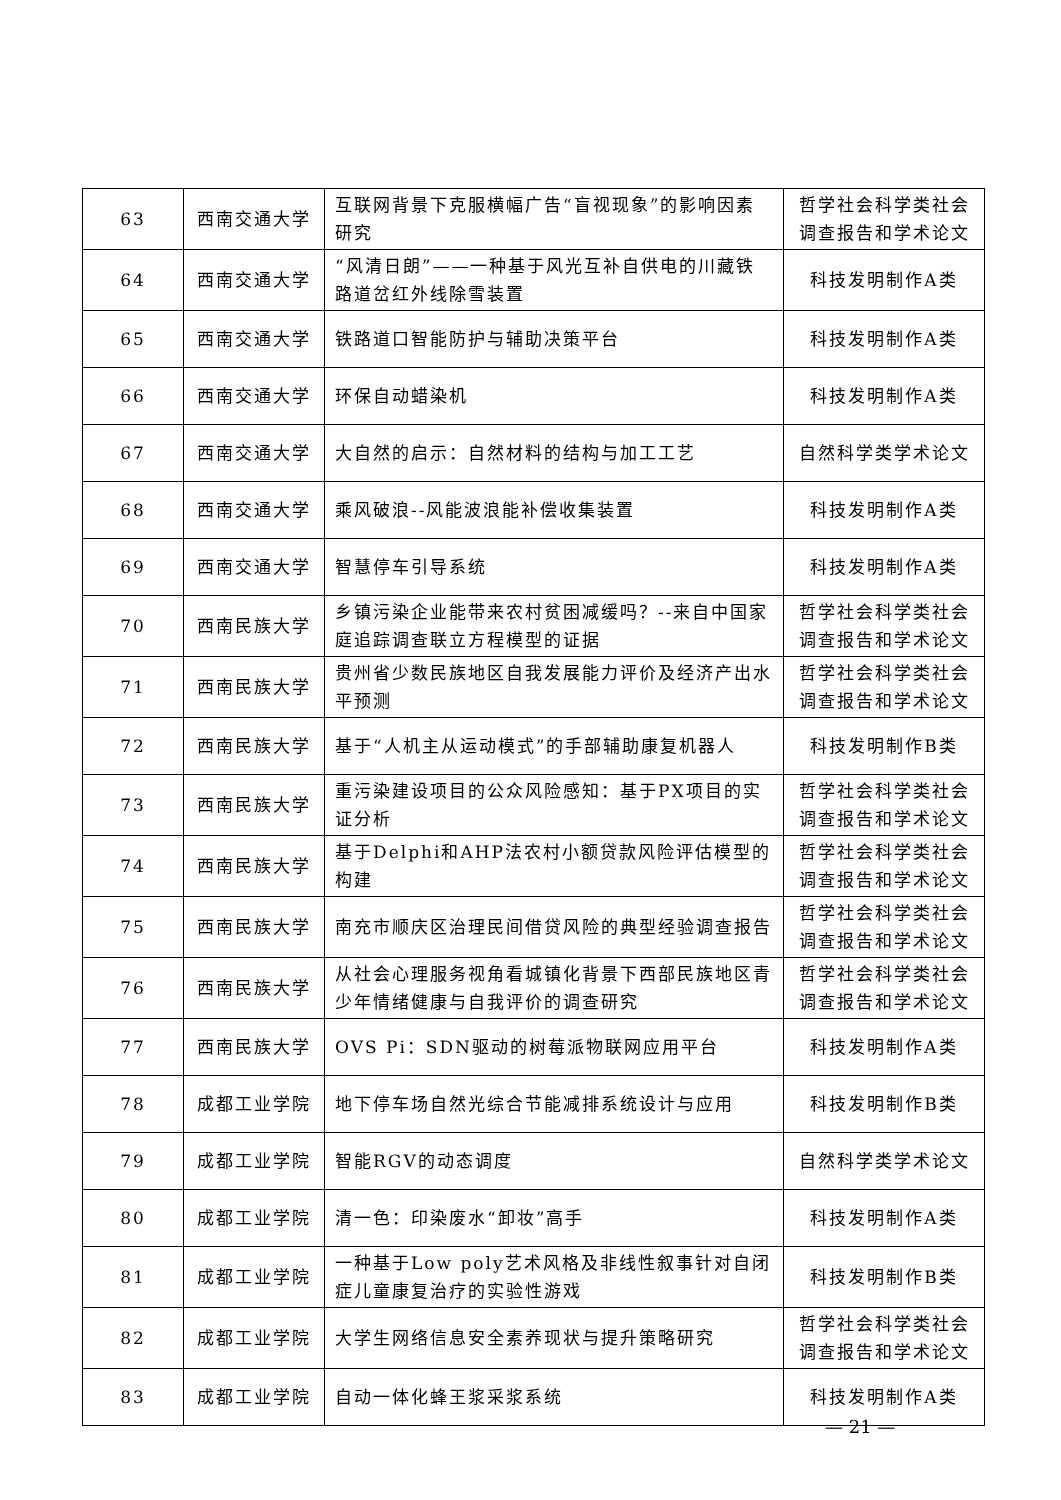| 63 | 西南交通大学 | 互联网背景下克服横幅广告“盲视现象”的影响因素研究 | 哲学社会科学类社会调查报告和学术论文 |
| 64 | 西南交通大学 | “风清日朗”——一种基于风光互补自供电的川藏铁路道岔红外线除雪装置 | 科技发明制作A类 |
| 65 | 西南交通大学 | 铁路道口智能防护与辅助决策平台 | 科技发明制作A类 |
| 66 | 西南交通大学 | 环保自动蜡染机 | 科技发明制作A类 |
| 67 | 西南交通大学 | 大自然的启示：自然材料的结构与加工工艺 | 自然科学类学术论文 |
| 68 | 西南交通大学 | 乘风破浪--风能波浪能补偿收集装置 | 科技发明制作A类 |
| 69 | 西南交通大学 | 智慧停车引导系统 | 科技发明制作A类 |
| 70 | 西南民族大学 | 乡镇污染企业能带来农村贫困减缓吗？--来自中国家庭追踪调查联立方程模型的证据 | 哲学社会科学类社会调查报告和学术论文 |
| 71 | 西南民族大学 | 贵州省少数民族地区自我发展能力评价及经济产出水平预测 | 哲学社会科学类社会调查报告和学术论文 |
| 72 | 西南民族大学 | 基于“人机主从运动模式”的手部辅助康复机器人 | 科技发明制作B类 |
| 73 | 西南民族大学 | 重污染建设项目的公众风险感知：基于PX项目的实证分析 | 哲学社会科学类社会调查报告和学术论文 |
| 74 | 西南民族大学 | 基于Delphi和AHP法农村小额贷款风险评估模型的构建 | 哲学社会科学类社会调查报告和学术论文 |
| 75 | 西南民族大学 | 南充市顺庆区治理民间借贷风险的典型经验调查报告 | 哲学社会科学类社会调查报告和学术论文 |
| 76 | 西南民族大学 | 从社会心理服务视角看城镇化背景下西部民族地区青少年情绪健康与自我评价的调查研究 | 哲学社会科学类社会调查报告和学术论文 |
| 77 | 西南民族大学 | OVS Pi：SDN驱动的树莓派物联网应用平台 | 科技发明制作A类 |
| 78 | 成都工业学院 | 地下停车场自然光综合节能减排系统设计与应用 | 科技发明制作B类 |
| 79 | 成都工业学院 | 智能RGV的动态调度 | 自然科学类学术论文 |
| 80 | 成都工业学院 | 清一色：印染废水“卸妆”高手 | 科技发明制作A类 |
| 81 | 成都工业学院 | 一种基于Low poly艺术风格及非线性叙事针对自闭症儿童康复治疗的实验性游戏 | 科技发明制作B类 |
| 82 | 成都工业学院 | 大学生网络信息安全素养现状与提升策略研究 | 哲学社会科学类社会调查报告和学术论文 |
| 83 | 成都工业学院 | 自动一体化蜂王浆采浆系统 | 科技发明制作A类 |
— 21 —